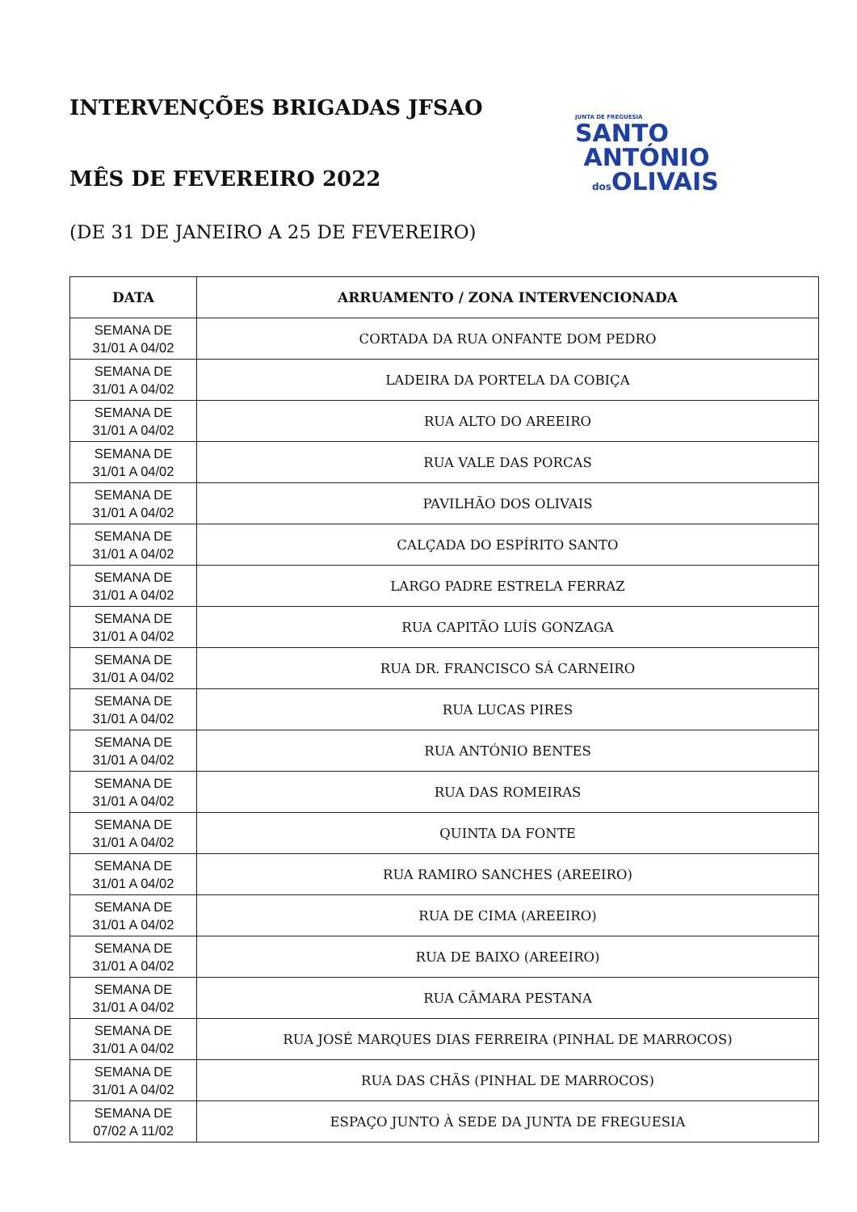JUNTA DE FREGUESIA
SANTO
ANTÓNIO
dos OLIVAIS
INTERVENÇÕES BRIGADAS JFSAO
MÊS DE FEVEREIRO 2022
(DE 31 DE JANEIRO A 25 DE FEVEREIRO)
| DATA | ARRUAMENTO / ZONA INTERVENCIONADA |
| --- | --- |
| SEMANA DE 31/01 A 04/02 | CORTADA DA RUA ONFANTE DOM PEDRO |
| SEMANA DE 31/01 A 04/02 | LADEIRA DA PORTELA DA COBIÇA |
| SEMANA DE 31/01 A 04/02 | RUA ALTO DO AREEIRO |
| SEMANA DE 31/01 A 04/02 | RUA VALE DAS PORCAS |
| SEMANA DE 31/01 A 04/02 | PAVILHÃO DOS OLIVAIS |
| SEMANA DE 31/01 A 04/02 | CALÇADA DO ESPÍRITO SANTO |
| SEMANA DE 31/01 A 04/02 | LARGO PADRE ESTRELA FERRAZ |
| SEMANA DE 31/01 A 04/02 | RUA CAPITÃO LUÍS GONZAGA |
| SEMANA DE 31/01 A 04/02 | RUA DR. FRANCISCO SÁ CARNEIRO |
| SEMANA DE 31/01 A 04/02 | RUA LUCAS PIRES |
| SEMANA DE 31/01 A 04/02 | RUA ANTÓNIO BENTES |
| SEMANA DE 31/01 A 04/02 | RUA DAS ROMEIRAS |
| SEMANA DE 31/01 A 04/02 | QUINTA DA FONTE |
| SEMANA DE 31/01 A 04/02 | RUA RAMIRO SANCHES (AREEIRO) |
| SEMANA DE 31/01 A 04/02 | RUA DE CIMA (AREEIRO) |
| SEMANA DE 31/01 A 04/02 | RUA DE BAIXO (AREEIRO) |
| SEMANA DE 31/01 A 04/02 | RUA CÂMARA PESTANA |
| SEMANA DE 31/01 A 04/02 | RUA JOSÉ MARQUES DIAS FERREIRA (PINHAL DE MARROCOS) |
| SEMANA DE 31/01 A 04/02 | RUA DAS CHÃS (PINHAL DE MARROCOS) |
| SEMANA DE 07/02 A 11/02 | ESPAÇO JUNTO À SEDE DA JUNTA DE FREGUESIA |